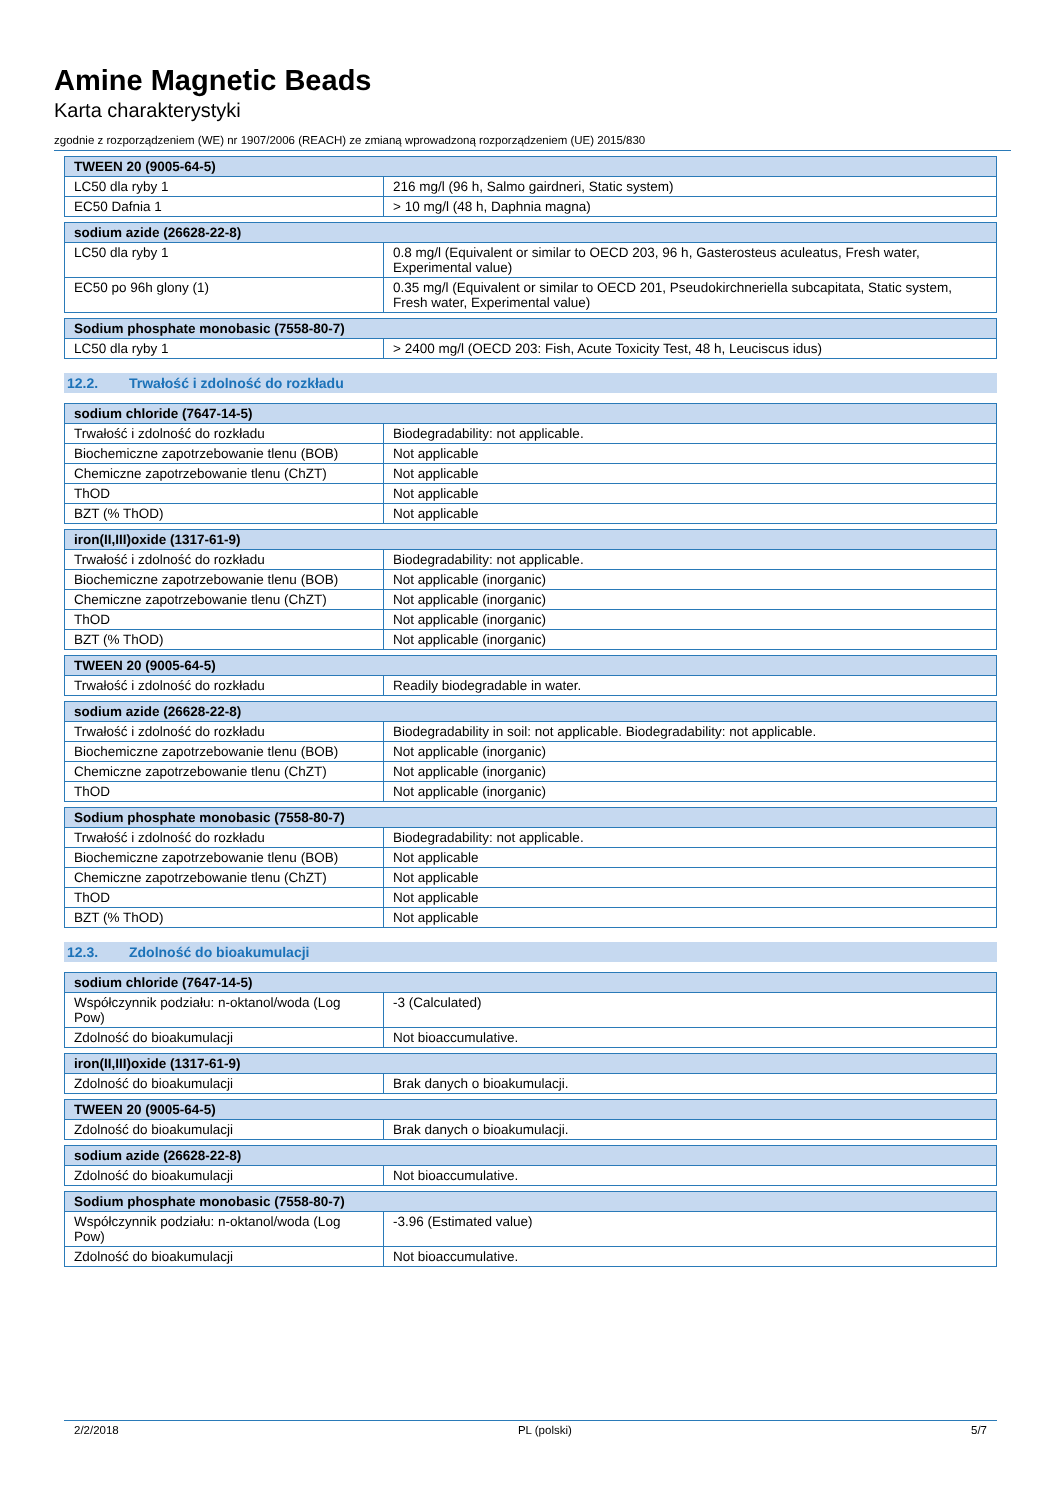Amine Magnetic Beads
Karta charakterystyki
zgodnie z rozporządzeniem (WE) nr 1907/2006 (REACH) ze zmianą wprowadzoną rozporządzeniem (UE) 2015/830
| TWEEN 20 (9005-64-5) | |
| --- | --- |
| LC50 dla ryby 1 | 216 mg/l (96 h, Salmo gairdneri, Static system) |
| EC50 Dafnia 1 | > 10 mg/l (48 h, Daphnia magna) |
| sodium azide (26628-22-8) | |
| --- | --- |
| LC50 dla ryby 1 | 0.8 mg/l (Equivalent or similar to OECD 203, 96 h, Gasterosteus aculeatus, Fresh water, Experimental value) |
| EC50 po 96h glony (1) | 0.35 mg/l (Equivalent or similar to OECD 201, Pseudokirchneriella subcapitata, Static system, Fresh water, Experimental value) |
| Sodium phosphate monobasic (7558-80-7) | |
| --- | --- |
| LC50 dla ryby 1 | > 2400 mg/l (OECD 203: Fish, Acute Toxicity Test, 48 h, Leuciscus idus) |
12.2. Trwałość i zdolność do rozkładu
| sodium chloride (7647-14-5) | |
| --- | --- |
| Trwałość i zdolność do rozkładu | Biodegradability: not applicable. |
| Biochemiczne zapotrzebowanie tlenu (BOB) | Not applicable |
| Chemiczne zapotrzebowanie tlenu (ChZT) | Not applicable |
| ThOD | Not applicable |
| BZT (% ThOD) | Not applicable |
| iron(II,III)oxide (1317-61-9) | |
| --- | --- |
| Trwałość i zdolność do rozkładu | Biodegradability: not applicable. |
| Biochemiczne zapotrzebowanie tlenu (BOB) | Not applicable (inorganic) |
| Chemiczne zapotrzebowanie tlenu (ChZT) | Not applicable (inorganic) |
| ThOD | Not applicable (inorganic) |
| BZT (% ThOD) | Not applicable (inorganic) |
| TWEEN 20 (9005-64-5) | |
| --- | --- |
| Trwałość i zdolność do rozkładu | Readily biodegradable in water. |
| sodium azide (26628-22-8) | |
| --- | --- |
| Trwałość i zdolność do rozkładu | Biodegradability in soil: not applicable. Biodegradability: not applicable. |
| Biochemiczne zapotrzebowanie tlenu (BOB) | Not applicable (inorganic) |
| Chemiczne zapotrzebowanie tlenu (ChZT) | Not applicable (inorganic) |
| ThOD | Not applicable (inorganic) |
| Sodium phosphate monobasic (7558-80-7) | |
| --- | --- |
| Trwałość i zdolność do rozkładu | Biodegradability: not applicable. |
| Biochemiczne zapotrzebowanie tlenu (BOB) | Not applicable |
| Chemiczne zapotrzebowanie tlenu (ChZT) | Not applicable |
| ThOD | Not applicable |
| BZT (% ThOD) | Not applicable |
12.3. Zdolność do bioakumulacji
| sodium chloride (7647-14-5) | |
| --- | --- |
| Współczynnik podziału: n-oktanol/woda (Log Pow) | -3 (Calculated) |
| Zdolność do bioakumulacji | Not bioaccumulative. |
| iron(II,III)oxide (1317-61-9) | |
| --- | --- |
| Zdolność do bioakumulacji | Brak danych o bioakumulacji. |
| TWEEN 20 (9005-64-5) | |
| --- | --- |
| Zdolność do bioakumulacji | Brak danych o bioakumulacji. |
| sodium azide (26628-22-8) | |
| --- | --- |
| Zdolność do bioakumulacji | Not bioaccumulative. |
| Sodium phosphate monobasic (7558-80-7) | |
| --- | --- |
| Współczynnik podziału: n-oktanol/woda (Log Pow) | -3.96 (Estimated value) |
| Zdolność do bioakumulacji | Not bioaccumulative. |
2/2/2018 PL (polski) 5/7